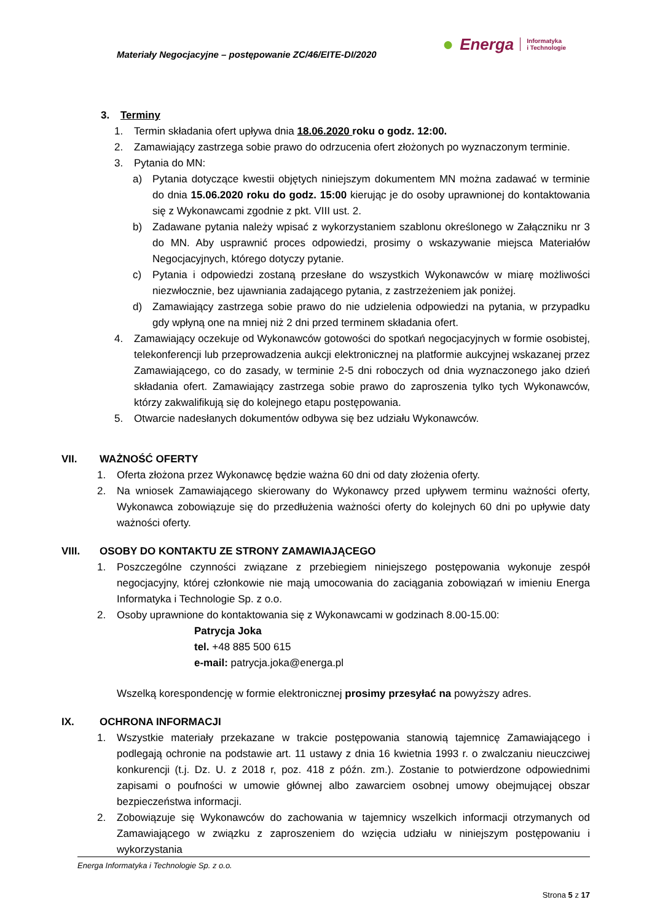Materiały Negocjacyjne – postępowanie ZC/46/EITE-DI/2020
● Energa Informatyka
i Technologie
3. Terminy
1. Termin składania ofert upływa dnia 18.06.2020 roku o godz. 12:00.
2. Zamawiający zastrzega sobie prawo do odrzucenia ofert złożonych po wyznaczonym terminie.
3. Pytania do MN:
a) Pytania dotyczące kwestii objętych niniejszym dokumentem MN można zadawać w terminie do dnia 15.06.2020 roku do godz. 15:00 kierując je do osoby uprawnionej do kontaktowania się z Wykonawcami zgodnie z pkt. VIII ust. 2.
b) Zadawane pytania należy wpisać z wykorzystaniem szablonu określonego w Załączniku nr 3 do MN. Aby usprawnić proces odpowiedzi, prosimy o wskazywanie miejsca Materiałów Negocjacyjnych, którego dotyczy pytanie.
c) Pytania i odpowiedzi zostaną przesłane do wszystkich Wykonawców w miarę możliwości niezwłocznie, bez ujawniania zadającego pytania, z zastrzeżeniem jak poniżej.
d) Zamawiający zastrzega sobie prawo do nie udzielenia odpowiedzi na pytania, w przypadku gdy wpłyną one na mniej niż 2 dni przed terminem składania ofert.
4. Zamawiający oczekuje od Wykonawców gotowości do spotkań negocjacyjnych w formie osobistej, telekonferencji lub przeprowadzenia aukcji elektronicznej na platformie aukcyjnej wskazanej przez Zamawiającego, co do zasady, w terminie 2-5 dni roboczych od dnia wyznaczonego jako dzień składania ofert. Zamawiający zastrzega sobie prawo do zaproszenia tylko tych Wykonawców, którzy zakwalifikują się do kolejnego etapu postępowania.
5. Otwarcie nadesłanych dokumentów odbywa się bez udziału Wykonawców.
VII. WAŻNOŚĆ OFERTY
1. Oferta złożona przez Wykonawcę będzie ważna 60 dni od daty złożenia oferty.
2. Na wniosek Zamawiającego skierowany do Wykonawcy przed upływem terminu ważności oferty, Wykonawca zobowiązuje się do przedłużenia ważności oferty do kolejnych 60 dni po upływie daty ważności oferty.
VIII. OSOBY DO KONTAKTU ZE STRONY ZAMAWIAJĄCEGO
1. Poszczególne czynności związane z przebiegiem niniejszego postępowania wykonuje zespół negocjacyjny, której członkowie nie mają umocowania do zaciągania zobowiązań w imieniu Energa Informatyka i Technologie Sp. z o.o.
2. Osoby uprawnione do kontaktowania się z Wykonawcami w godzinach 8.00-15.00:
Patrycja Joka
tel. +48 885 500 615
e-mail: patrycja.joka@energa.pl
Wszelką korespondencję w formie elektronicznej prosimy przesyłać na powyższy adres.
IX. OCHRONA INFORMACJI
1. Wszystkie materiały przekazane w trakcie postępowania stanowią tajemnicę Zamawiającego i podlegają ochronie na podstawie art. 11 ustawy z dnia 16 kwietnia 1993 r. o zwalczaniu nieuczciwej konkurencji (t.j. Dz. U. z 2018 r, poz. 418 z późn. zm.). Zostanie to potwierdzone odpowiednimi zapisami o poufności w umowie głównej albo zawarciem osobnej umowy obejmującej obszar bezpieczeństwa informacji.
2. Zobowiązuje się Wykonawców do zachowania w tajemnicy wszelkich informacji otrzymanych od Zamawiającego w związku z zaproszeniem do wzięcia udziału w niniejszym postępowaniu i wykorzystania
Energa Informatyka i Technologie Sp. z o.o.
Strona 5 z 17